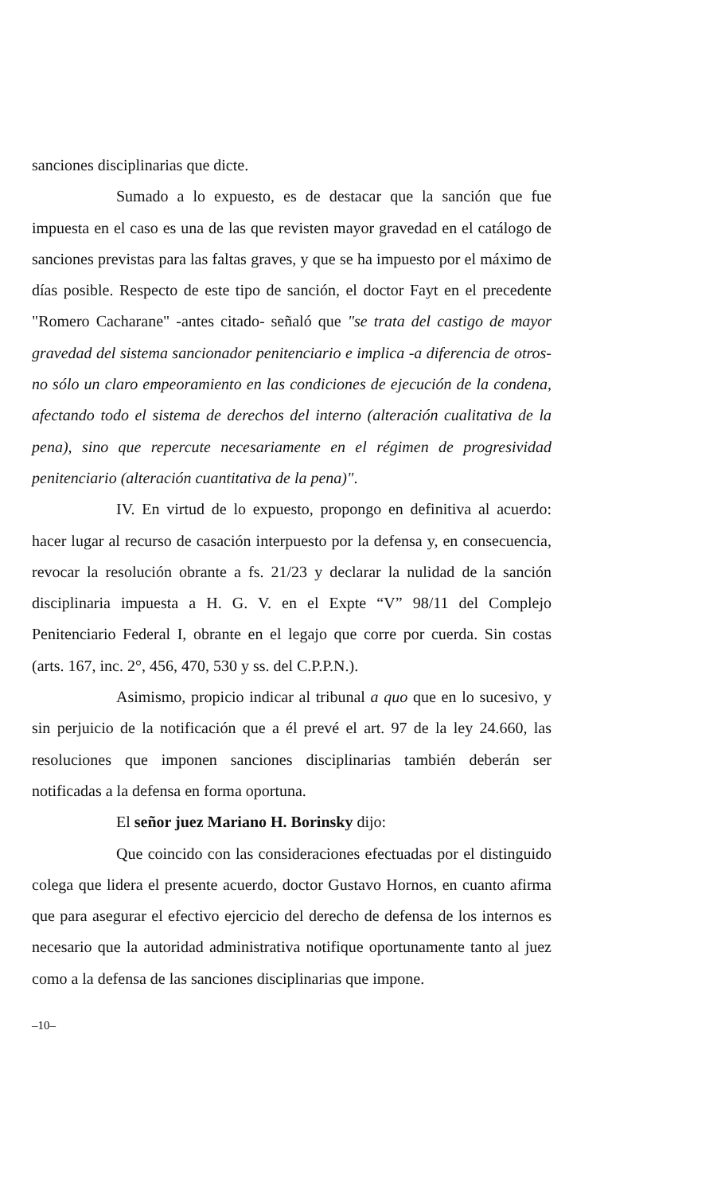sanciones disciplinarias que dicte.
Sumado a lo expuesto, es de destacar que la sanción que fue impuesta en el caso es una de las que revisten mayor gravedad en el catálogo de sanciones previstas para las faltas graves, y que se ha impuesto por el máximo de días posible. Respecto de este tipo de sanción, el doctor Fayt en el precedente "Romero Cacharane" -antes citado- señaló que "se trata del castigo de mayor gravedad del sistema sancionador penitenciario e implica -a diferencia de otros- no sólo un claro empeoramiento en las condiciones de ejecución de la condena, afectando todo el sistema de derechos del interno (alteración cualitativa de la pena), sino que repercute necesariamente en el régimen de progresividad penitenciario (alteración cuantitativa de la pena)".
IV. En virtud de lo expuesto, propongo en definitiva al acuerdo: hacer lugar al recurso de casación interpuesto por la defensa y, en consecuencia, revocar la resolución obrante a fs. 21/23 y declarar la nulidad de la sanción disciplinaria impuesta a H. G. V. en el Expte “V” 98/11 del Complejo Penitenciario Federal I, obrante en el legajo que corre por cuerda. Sin costas (arts. 167, inc. 2°, 456, 470, 530 y ss. del C.P.P.N.).
Asimismo, propicio indicar al tribunal a quo que en lo sucesivo, y sin perjuicio de la notificación que a él prevé el art. 97 de la ley 24.660, las resoluciones que imponen sanciones disciplinarias también deberán ser notificadas a la defensa en forma oportuna.
El señor juez Mariano H. Borinsky dijo:
Que coincido con las consideraciones efectuadas por el distinguido colega que lidera el presente acuerdo, doctor Gustavo Hornos, en cuanto afirma que para asegurar el efectivo ejercicio del derecho de defensa de los internos es necesario que la autoridad administrativa notifique oportunamente tanto al juez como a la defensa de las sanciones disciplinarias que impone.
–10–